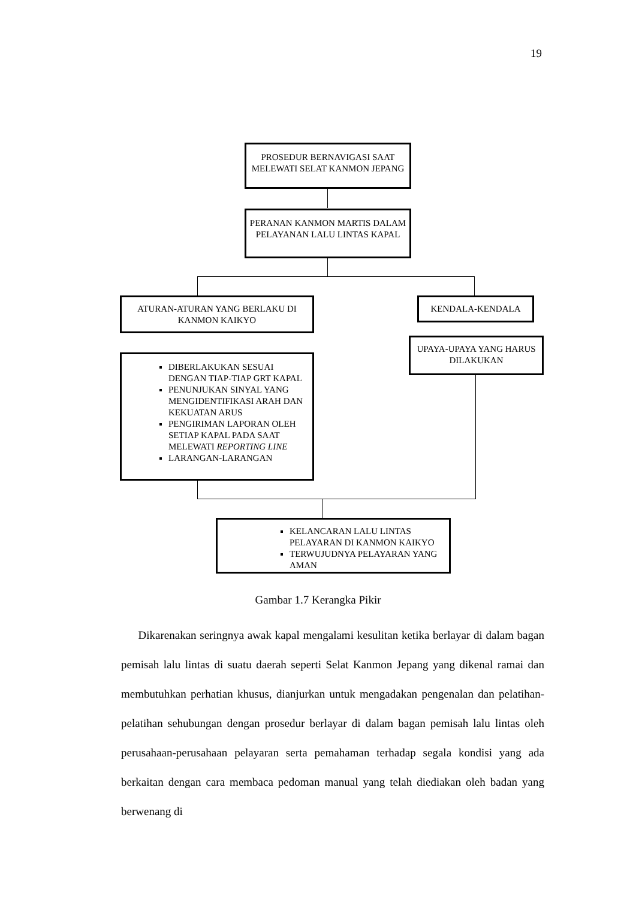19
PROSEDUR BERNAVIGASI SAAT MELEWATI SELAT KANMON JEPANG
PERANAN KANMON MARTIS DALAM PELAYANAN LALU LINTAS KAPAL
ATURAN-ATURAN YANG BERLAKU DI KANMON KAIKYO
KENDALA-KENDALA
UPAYA-UPAYA YANG HARUS DILAKUKAN
DIBERLAKUKAN SESUAI DENGAN TIAP-TIAP GRT KAPAL
PENUNJUKAN SINYAL YANG MENGIDENTIFIKASI ARAH DAN KEKUATAN ARUS
PENGIRIMAN LAPORAN OLEH SETIAP KAPAL PADA SAAT MELEWATI REPORTING LINE
LARANGAN-LARANGAN
KELANCARAN LALU LINTAS PELAYARAN DI KANMON KAIKYO
TERWUJUDNYA PELAYARAN YANG AMAN
Gambar 1.7 Kerangka Pikir
Dikarenakan seringnya awak kapal mengalami kesulitan ketika berlayar di dalam bagan pemisah lalu lintas di suatu daerah seperti Selat Kanmon Jepang yang dikenal ramai dan membutuhkan perhatian khusus, dianjurkan untuk mengadakan pengenalan dan pelatihan-pelatihan sehubungan dengan prosedur berlayar di dalam bagan pemisah lalu lintas oleh perusahaan-perusahaan pelayaran serta pemahaman terhadap segala kondisi yang ada berkaitan dengan cara membaca pedoman manual yang telah diediakan oleh badan yang berwenang di